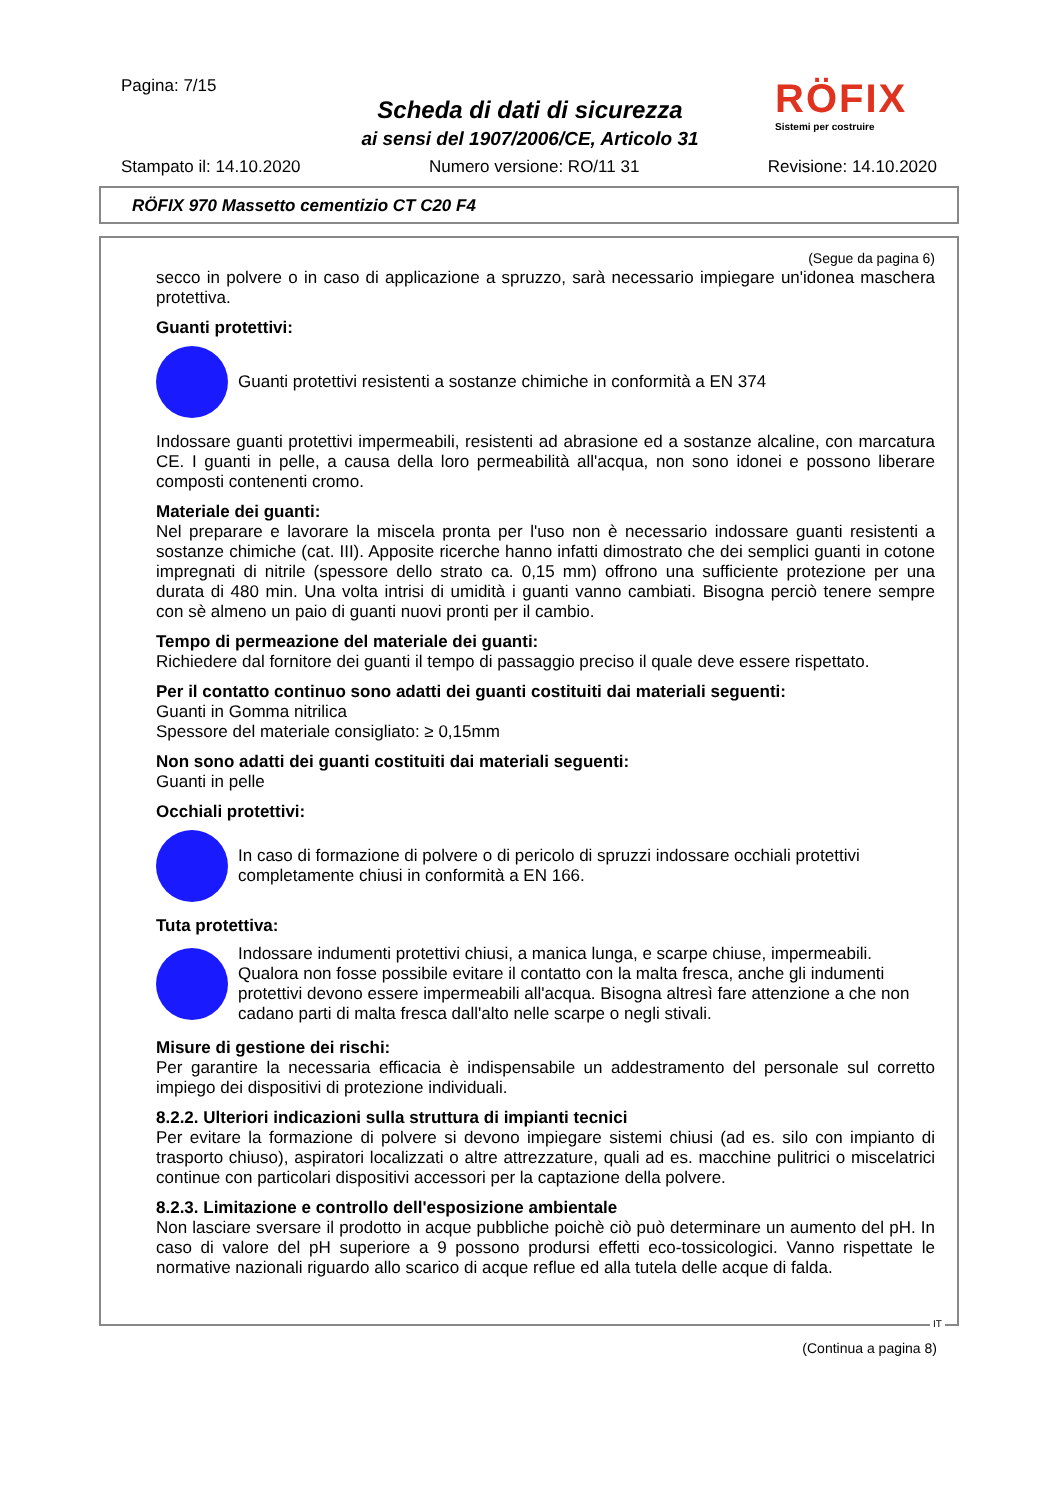Pagina: 7/15
Scheda di dati di sicurezza
ai sensi del 1907/2006/CE, Articolo 31
RÖFIX
Sistemi per costruire
Stampato il: 14.10.2020 Numero versione: RO/11 31 Revisione: 14.10.2020
RÖFIX 970 Massetto cementizio CT C20 F4
(Segue da pagina 6)
secco in polvere o in caso di applicazione a spruzzo, sarà necessario impiegare un'idonea maschera protettiva.
Guanti protettivi:
Guanti protettivi resistenti a sostanze chimiche in conformità a EN 374
Indossare guanti protettivi impermeabili, resistenti ad abrasione ed a sostanze alcaline, con marcatura CE. I guanti in pelle, a causa della loro permeabilità all'acqua, non sono idonei e possono liberare composti contenenti cromo.
Materiale dei guanti:
Nel preparare e lavorare la miscela pronta per l'uso non è necessario indossare guanti resistenti a sostanze chimiche (cat. III). Apposite ricerche hanno infatti dimostrato che dei semplici guanti in cotone impregnati di nitrile (spessore dello strato ca. 0,15 mm) offrono una sufficiente protezione per una durata di 480 min. Una volta intrisi di umidità i guanti vanno cambiati. Bisogna perciò tenere sempre con sè almeno un paio di guanti nuovi pronti per il cambio.
Tempo di permeazione del materiale dei guanti:
Richiedere dal fornitore dei guanti il tempo di passaggio preciso il quale deve essere rispettato.
Per il contatto continuo sono adatti dei guanti costituiti dai materiali seguenti:
Guanti in Gomma nitrilica
Spessore del materiale consigliato: ≥ 0,15mm
Non sono adatti dei guanti costituiti dai materiali seguenti:
Guanti in pelle
Occhiali protettivi:
In caso di formazione di polvere o di pericolo di spruzzi indossare occhiali protettivi completamente chiusi in conformità a EN 166.
Tuta protettiva:
Indossare indumenti protettivi chiusi, a manica lunga, e scarpe chiuse, impermeabili. Qualora non fosse possibile evitare il contatto con la malta fresca, anche gli indumenti protettivi devono essere impermeabili all'acqua. Bisogna altresì fare attenzione a che non cadano parti di malta fresca dall'alto nelle scarpe o negli stivali.
Misure di gestione dei rischi:
Per garantire la necessaria efficacia è indispensabile un addestramento del personale sul corretto impiego dei dispositivi di protezione individuali.
8.2.2. Ulteriori indicazioni sulla struttura di impianti tecnici
Per evitare la formazione di polvere si devono impiegare sistemi chiusi (ad es. silo con impianto di trasporto chiuso), aspiratori localizzati o altre attrezzature, quali ad es. macchine pulitrici o miscelatrici continue con particolari dispositivi accessori per la captazione della polvere.
8.2.3. Limitazione e controllo dell'esposizione ambientale
Non lasciare sversare il prodotto in acque pubbliche poichè ciò può determinare un aumento del pH. In caso di valore del pH superiore a 9 possono prodursi effetti eco-tossicologici. Vanno rispettate le normative nazionali riguardo allo scarico di acque reflue ed alla tutela delle acque di falda.
IT
(Continua a pagina 8)